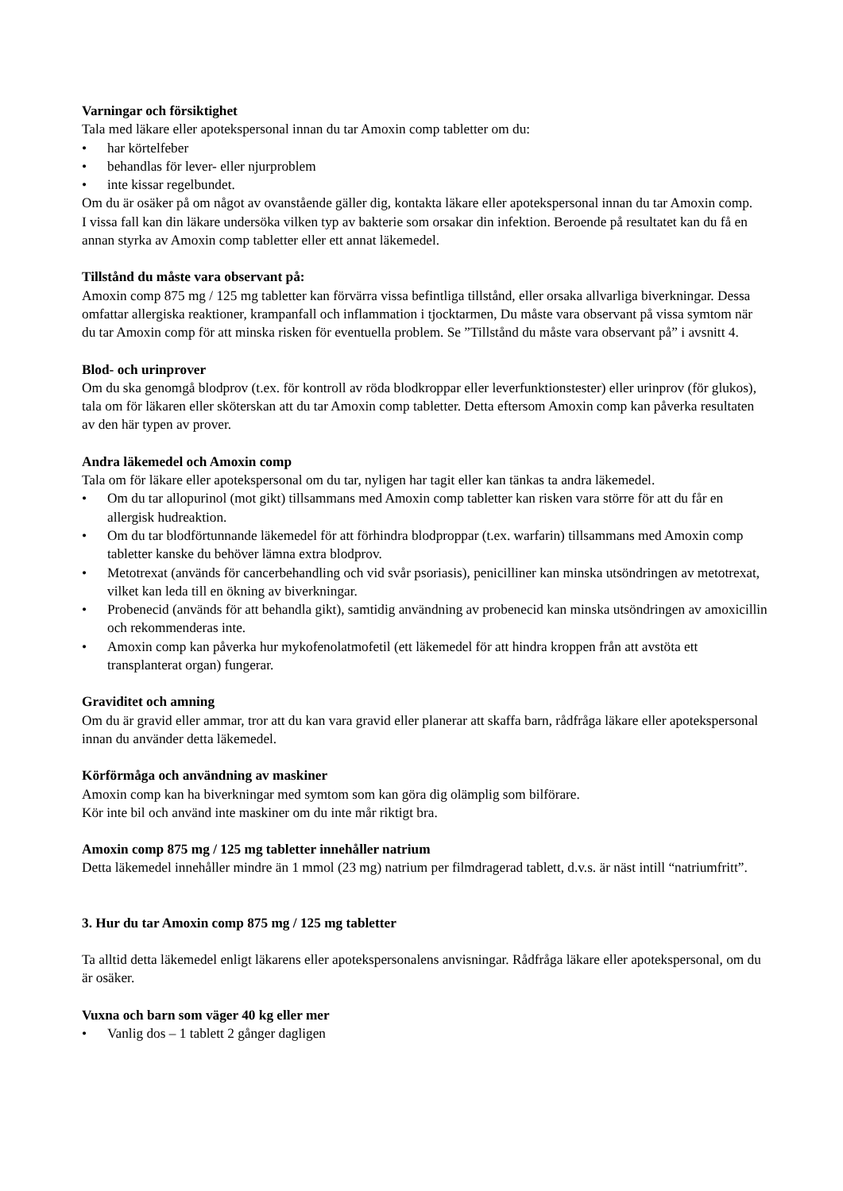Varningar och försiktighet
Tala med läkare eller apotekspersonal innan du tar Amoxin comp tabletter om du:
• har körtelfeber
• behandlas för lever- eller njurproblem
• inte kissar regelbundet.
Om du är osäker på om något av ovanstående gäller dig, kontakta läkare eller apotekspersonal innan du tar Amoxin comp.
I vissa fall kan din läkare undersöka vilken typ av bakterie som orsakar din infektion. Beroende på resultatet kan du få en annan styrka av Amoxin comp tabletter eller ett annat läkemedel.
Tillstånd du måste vara observant på:
Amoxin comp 875 mg / 125 mg tabletter kan förvärra vissa befintliga tillstånd, eller orsaka allvarliga biverkningar. Dessa omfattar allergiska reaktioner, krampanfall och inflammation i tjocktarmen, Du måste vara observant på vissa symtom när du tar Amoxin comp för att minska risken för eventuella problem. Se ”Tillstånd du måste vara observant på” i avsnitt 4.
Blod- och urinprover
Om du ska genomgå blodprov (t.ex. för kontroll av röda blodkroppar eller leverfunktionstester) eller urinprov (för glukos), tala om för läkaren eller sköterskan att du tar Amoxin comp tabletter. Detta eftersom Amoxin comp kan påverka resultaten av den här typen av prover.
Andra läkemedel och Amoxin comp
Tala om för läkare eller apotekspersonal om du tar, nyligen har tagit eller kan tänkas ta andra läkemedel.
• Om du tar allopurinol (mot gikt) tillsammans med Amoxin comp tabletter kan risken vara större för att du får en allergisk hudreaktion.
• Om du tar blodförtunnande läkemedel för att förhindra blodproppar (t.ex. warfarin) tillsammans med Amoxin comp tabletter kanske du behöver lämna extra blodprov.
• Metotrexat (används för cancerbehandling och vid svår psoriasis), penicilliner kan minska utsöndringen av metotrexat, vilket kan leda till en ökning av biverkningar.
• Probenecid (används för att behandla gikt), samtidig användning av probenecid kan minska utsöndringen av amoxicillin och rekommenderas inte.
• Amoxin comp kan påverka hur mykofenolatmofetil (ett läkemedel för att hindra kroppen från att avstöta ett transplanterat organ) fungerar.
Graviditet och amning
Om du är gravid eller ammar, tror att du kan vara gravid eller planerar att skaffa barn, rådfråga läkare eller apotekspersonal innan du använder detta läkemedel.
Körförmåga och användning av maskiner
Amoxin comp kan ha biverkningar med symtom som kan göra dig olämplig som bilförare.
Kör inte bil och använd inte maskiner om du inte mår riktigt bra.
Amoxin comp 875 mg / 125 mg tabletter innehåller natrium
Detta läkemedel innehåller mindre än 1 mmol (23 mg) natrium per filmdragerad tablett, d.v.s. är näst intill “natriumfritt”.
3. Hur du tar Amoxin comp 875 mg / 125 mg tabletter
Ta alltid detta läkemedel enligt läkarens eller apotekspersonalens anvisningar. Rådfråga läkare eller apotekspersonal, om du är osäker.
Vuxna och barn som väger 40 kg eller mer
• Vanlig dos – 1 tablett 2 gånger dagligen